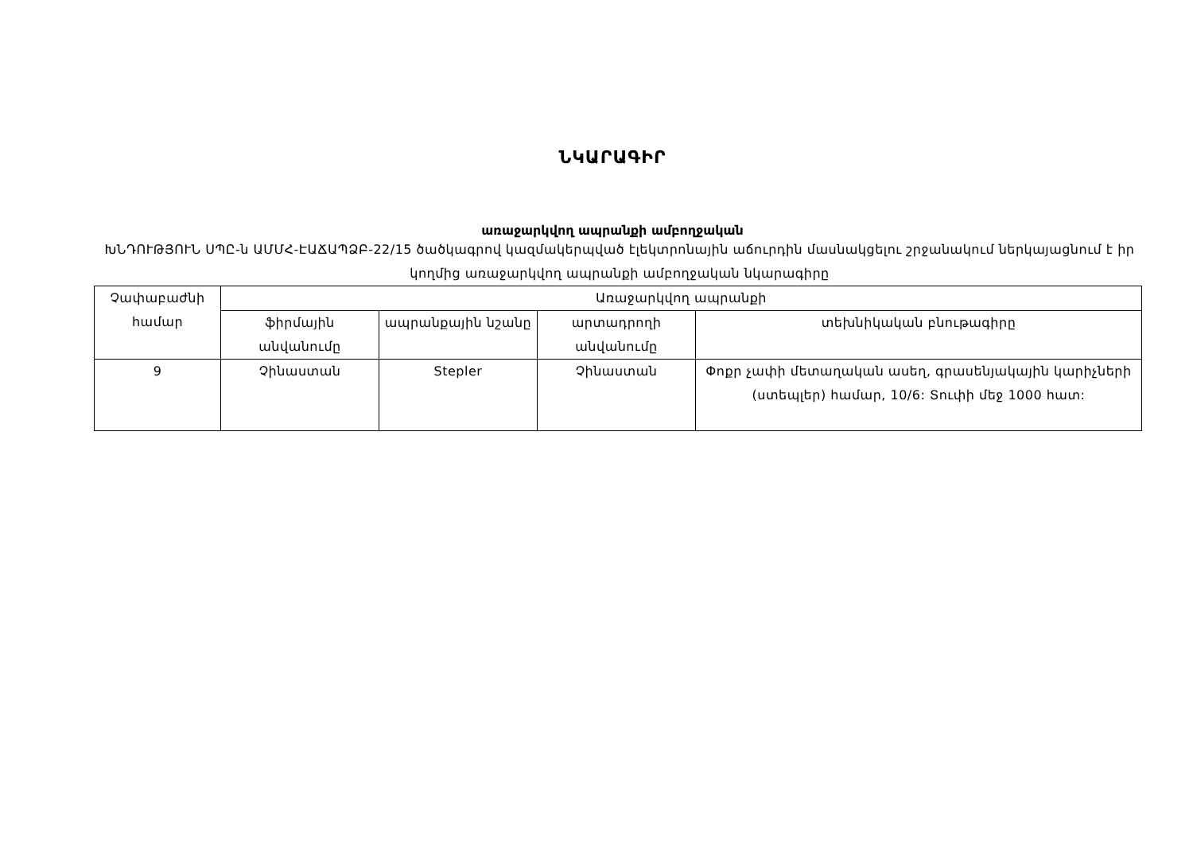ՆԿԱՐԱԳԻՐ
առաջարկվող ապրանքի ամբողջական
ԽՆԴՈՒԹՅՈՒՆ ՍՊԸ-ն ԱՄՄՀ-ԷԱՃԱՊՁԲ-22/15 ծածկագրով կազմակերպված էլեկտրոնային աճուրդին մասնակցելու շրջանակում ներկայացնում է իր կողմից առաջարկվող ապրանքի ամբողջական նկարագիրը
| Չափաբաժնի համար | Առաջարկվող ապրանքի | | | |
| --- | --- | --- | --- | --- |
| | ֆիրմային անվանումը | ապրանքային նշանը | արտադրողի անվանումը | տեխնիկական բնութագիրը |
| 9 | Չինաստան | Stepler | Չինաստան | Փոքր չափի մետաղական ասեղ, գրասենյակային կարիչների (ստեպլեր) համար, 10/6: Տուփի մեջ 1000 հատ: |